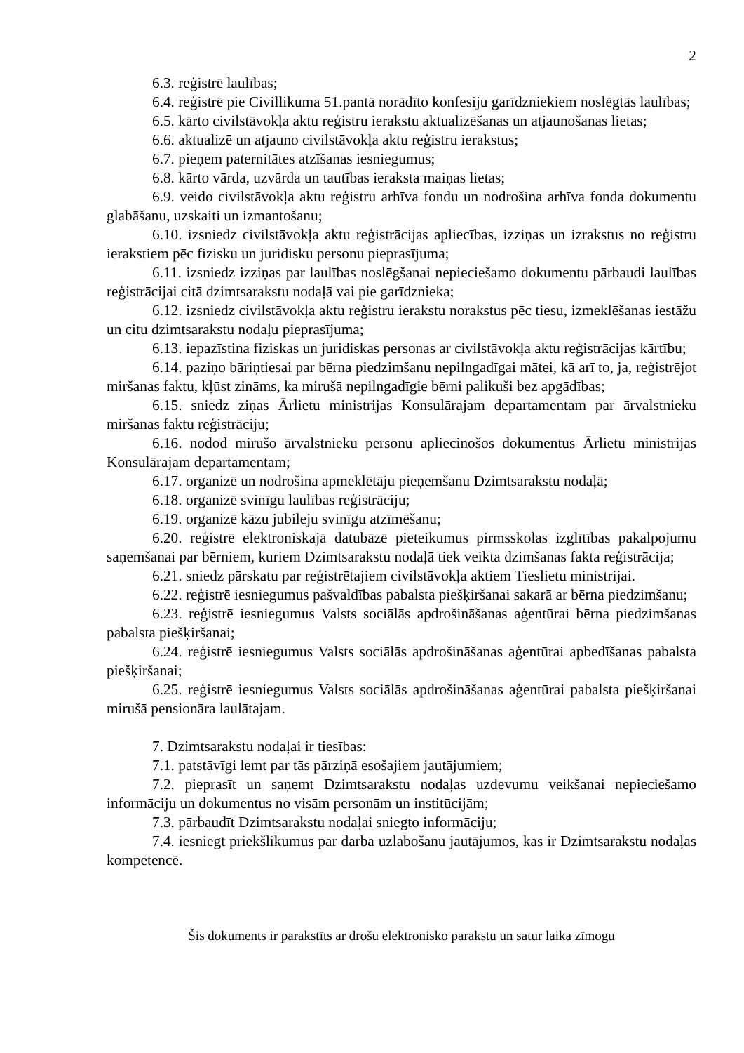2
6.3. reģistrē laulības;
6.4. reģistrē pie Civillikuma 51.pantā norādīto konfesiju garīdzniekiem noslēgtās laulības;
6.5. kārto civilstāvokļa aktu reģistru ierakstu aktualizēšanas un atjaunošanas lietas;
6.6. aktualizē un atjauno civilstāvokļa aktu reģistru ierakstus;
6.7. pieņem paternitātes atzīšanas iesniegumus;
6.8. kārto vārda, uzvārda un tautības ieraksta maiņas lietas;
6.9. veido civilstāvokļa aktu reģistru arhīva fondu un nodrošina arhīva fonda dokumentu glabāšanu, uzskaiti un izmantošanu;
6.10. izsniedz civilstāvokļa aktu reģistrācijas apliecības, izziņas un izrakstus no reģistru ierakstiem pēc fizisku un juridisku personu pieprasījuma;
6.11. izsniedz izziņas par laulības noslēgšanai nepieciešamo dokumentu pārbaudi laulības reģistrācijai citā dzimtsarakstu nodaļā vai pie garīdznieka;
6.12. izsniedz civilstāvokļa aktu reģistru ierakstu norakstus pēc tiesu, izmeklēšanas iestāžu un citu dzimtsarakstu nodaļu pieprasījuma;
6.13. iepazīstina fiziskas un juridiskas personas ar civilstāvokļa aktu reģistrācijas kārtību;
6.14. paziņo bāriņtiesai par bērna piedzimšanu nepilngadīgai mātei, kā arī to, ja, reģistrējot miršanas faktu, kļūst zināms, ka mirušā nepilngadīgie bērni palikuši bez apgādības;
6.15. sniedz ziņas Ārlietu ministrijas Konsulārajam departamentam par ārvalstnieku miršanas faktu reģistrāciju;
6.16. nodod mirušo ārvalstnieku personu apliecinošos dokumentus Ārlietu ministrijas Konsulārajam departamentam;
6.17. organizē un nodrošina apmeklētāju pieņemšanu Dzimtsarakstu nodaļā;
6.18. organizē svinīgu laulības reģistrāciju;
6.19. organizē kāzu jubileju svinīgu atzīmēšanu;
6.20. reģistrē elektroniskajā datubāzē pieteikumus pirmsskolas izglītības pakalpojumu saņemšanai par bērniem, kuriem Dzimtsarakstu nodaļā tiek veikta dzimšanas fakta reģistrācija;
6.21. sniedz pārskatu par reģistrētajiem civilstāvokļa aktiem Tieslietu ministrijai.
6.22. reģistrē iesniegumus pašvaldības pabalsta piešķiršanai sakarā ar bērna piedzimšanu;
6.23. reģistrē iesniegumus Valsts sociālās apdrošināšanas aģentūrai bērna piedzimšanas pabalsta piešķiršanai;
6.24. reģistrē iesniegumus Valsts sociālās apdrošināšanas aģentūrai apbedīšanas pabalsta piešķiršanai;
6.25. reģistrē iesniegumus Valsts sociālās apdrošināšanas aģentūrai pabalsta piešķiršanai mirušā pensionāra laulātajam.
7. Dzimtsarakstu nodaļai ir tiesības:
7.1. patstāvīgi lemt par tās pārziņā esošajiem jautājumiem;
7.2. pieprasīt un saņemt Dzimtsarakstu nodaļas uzdevumu veikšanai nepieciešamo informāciju un dokumentus no visām personām un institūcijām;
7.3. pārbaudīt Dzimtsarakstu nodaļai sniegto informāciju;
7.4. iesniegt priekšlikumus par darba uzlabošanu jautājumos, kas ir Dzimtsarakstu nodaļas kompetencē.
Šis dokuments ir parakstīts ar drošu elektronisko parakstu un satur laika zīmogu